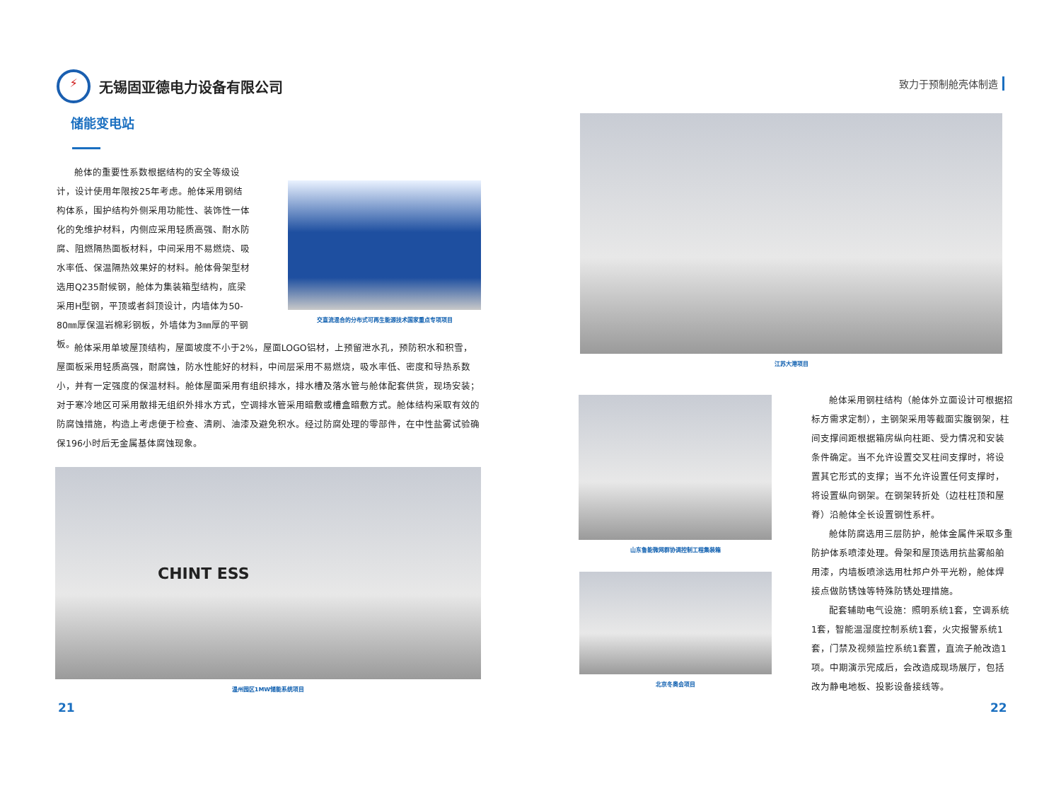⚡
无锡固亚德电力设备有限公司
储能变电站
舱体的重要性系数根据结构的安全等级设计，设计使用年限按25年考虑。舱体采用钢结构体系，围护结构外侧采用功能性、装饰性一体化的免维护材料，内侧应采用轻质高强、耐水防腐、阻燃隔热面板材料，中间采用不易燃烧、吸水率低、保温隔热效果好的材料。舱体骨架型材选用Q235耐候钢，舱体为集装箱型结构，底梁采用H型钢，平顶或者斜顶设计，内墙体为50-80㎜厚保温岩棉彩钢板，外墙体为3㎜厚的平钢板。
交直流混合的分布式可再生能源技术国家重点专项项目
舱体采用单坡屋顶结构，屋面坡度不小于2%，屋面LOGO铝材，上预留泄水孔，预防积水和积雪，屋面板采用轻质高强，耐腐蚀，防水性能好的材料，中间层采用不易燃烧，吸水率低、密度和导热系数小，并有一定强度的保温材料。舱体屋面采用有组织排水，排水槽及落水管与舱体配套供货，现场安装；对于寒冷地区可采用散排无组织外排水方式，空调排水管采用暗敷或槽盒暗敷方式。舱体结构采取有效的防腐蚀措施，构造上考虑便于检查、清刷、油漆及避免积水。经过防腐处理的零部件，在中性盐雾试验确保196小时后无金属基体腐蚀现象。
CHINT ESS
温州园区1MW储能系统项目
21
致力于预制舱壳体制造
江苏大港项目
山东鲁能微网群协调控制工程集装箱
北京冬奥会项目
舱体采用钢柱结构（舱体外立面设计可根据招标方需求定制），主钢架采用等截面实腹钢架，柱间支撑间距根据箱房纵向柱距、受力情况和安装条件确定。当不允许设置交叉柱间支撑时，将设置其它形式的支撑；当不允许设置任何支撑时，将设置纵向钢架。在钢架转折处（边柱柱顶和屋脊）沿舱体全长设置钢性系杆。
舱体防腐选用三层防护，舱体金属件采取多重防护体系喷漆处理。骨架和屋顶选用抗盐雾船舶用漆，内墙板喷涂选用杜邦户外平光粉，舱体焊接点做防锈蚀等特殊防锈处理措施。
配套辅助电气设施：照明系统1套，空调系统1套，智能温湿度控制系统1套，火灾报警系统1套，门禁及视频监控系统1套置，直流子舱改造1项。中期演示完成后，会改造成现场展厅，包括改为静电地板、投影设备接线等。
22